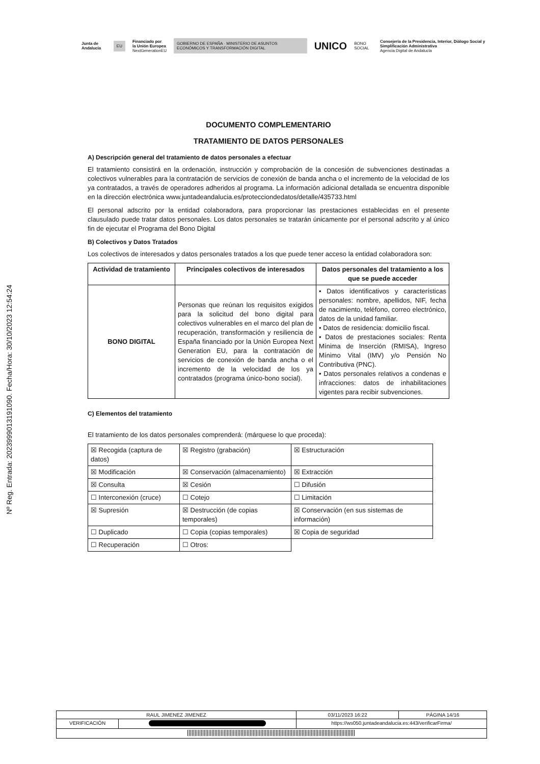Junta de Andalucía EU Financiado por
la Unión Europea
NextGenerationEU GOBIERNO DE ESPAÑA · MINISTERIO DE ASUNTOS ECONÓMICOS Y TRANSFORMACIÓN DIGITAL UNICO BONO SOCIAL Consejería de la Presidencia, Interior, Diálogo Social y Simplificación Administrativa
Agencia Digital de Andalucía
Nº Reg. Entrada: 202399901319109​0. Fecha/Hora: 30/10/2023 12:54:24
DOCUMENTO COMPLEMENTARIO
TRATAMIENTO DE DATOS PERSONALES
A) Descripción general del tratamiento de datos personales a efectuar
El tratamiento consistirá en la ordenación, instrucción y comprobación de la concesión de subvenciones destinadas a colectivos vulnerables para la contratación de servicios de conexión de banda ancha o el incremento de la velocidad de los ya contratados, a través de operadores adheridos al programa. La información adicional detallada se encuentra disponible en la dirección electrónica www.juntadeandalucia.es/protecciondedatos/detalle/435733.html
El personal adscrito por la entidad colaboradora, para proporcionar las prestaciones establecidas en el presente clausulado puede tratar datos personales. Los datos personales se tratarán únicamente por el personal adscrito y al único fin de ejecutar el Programa del Bono Digital
B) Colectivos y Datos Tratados
Los colectivos de interesados y datos personales tratados a los que puede tener acceso la entidad colaboradora son:
| Actividad de tratamiento | Principales colectivos de interesados | Datos personales del tratamiento a los que se puede acceder |
| --- | --- | --- |
| BONO DIGITAL | Personas que reúnan los requisitos exigidos para la solicitud del bono digital para colectivos vulnerables en el marco del plan de recuperación, transformación y resiliencia de España financiado por la Unión Europea Next Generation EU, para la contratación de servicios de conexión de banda ancha o el incremento de la velocidad de los ya contratados (programa único-bono social). | • Datos identificativos y características personales: nombre, apellidos, NIF, fecha de nacimiento, teléfono, correo electrónico, datos de la unidad familiar. • Datos de residencia: domicilio fiscal. • Datos de prestaciones sociales: Renta Mínima de Inserción (RMISA), Ingreso Mínimo Vital (IMV) y/o Pensión No Contributiva (PNC). • Datos personales relativos a condenas e infracciones: datos de inhabilitaciones vigentes para recibir subvenciones. |
C) Elementos del tratamiento
El tratamiento de los datos personales comprenderá: (márquese lo que proceda):
| ☒ Recogida (captura de datos) | ☒ Registro (grabación) | ☒ Estructuración |
| ☒ Modificación | ☒ Conservación (almacenamiento) | ☒ Extracción |
| ☒ Consulta | ☒ Cesión | ☐ Difusión |
| ☐ Interconexión (cruce) | ☐ Cotejo | ☐ Limitación |
| ☒ Supresión | ☒ Destrucción (de copias temporales) | ☒ Conservación (en sus sistemas de información) |
| ☐ Duplicado | ☐ Copia (copias temporales) | ☒ Copia de seguridad |
| ☐ Recuperación | ☐ Otros: | |
| RAUL JIMENEZ JIMENEZ | | | 03/11/2023 16:22 | PÁGINA 14/16 |
| VERIFICACIÓN | | https://ws050.juntadeandalucia.es:443/verificarFirma/ | | |